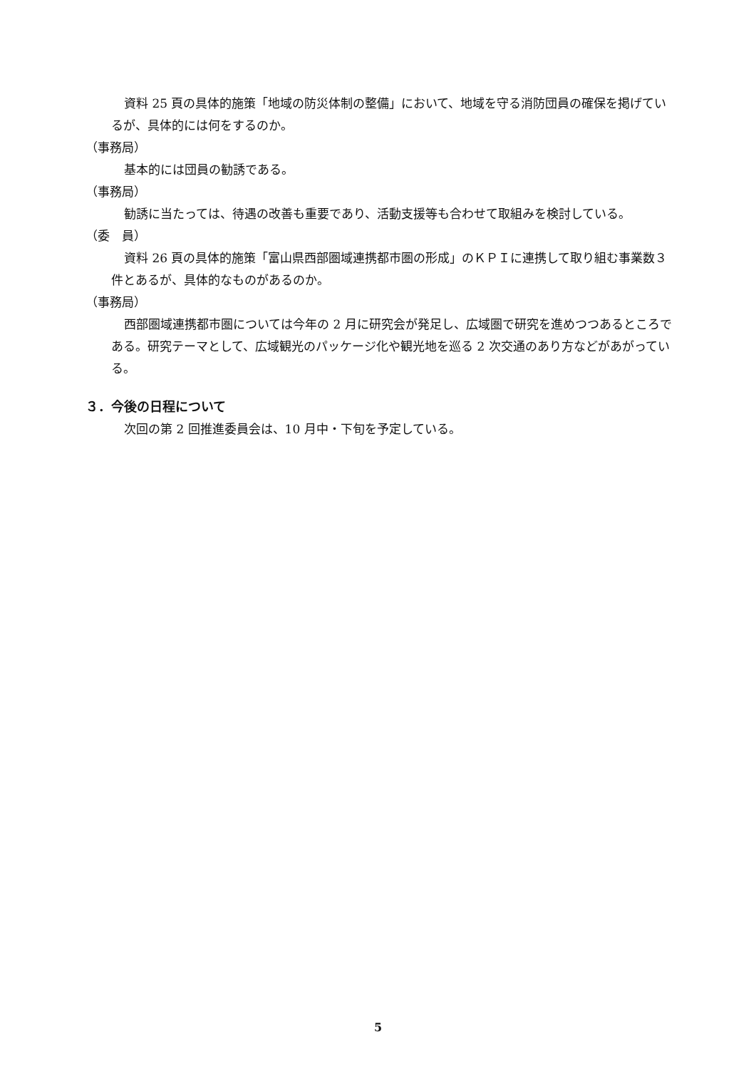資料 25 頁の具体的施策「地域の防災体制の整備」において、地域を守る消防団員の確保を掲げているが、具体的には何をするのか。
（事務局）
基本的には団員の勧誘である。
（事務局）
勧誘に当たっては、待遇の改善も重要であり、活動支援等も合わせて取組みを検討している。
（委　員）
資料 26 頁の具体的施策「富山県西部圏域連携都市圏の形成」のＫＰＩに連携して取り組む事業数３件とあるが、具体的なものがあるのか。
（事務局）
西部圏域連携都市圏については今年の 2 月に研究会が発足し、広域圏で研究を進めつつあるところである。研究テーマとして、広域観光のパッケージ化や観光地を巡る 2 次交通のあり方などがあがっている。
３．今後の日程について
次回の第 2 回推進委員会は、10 月中・下旬を予定している。
5